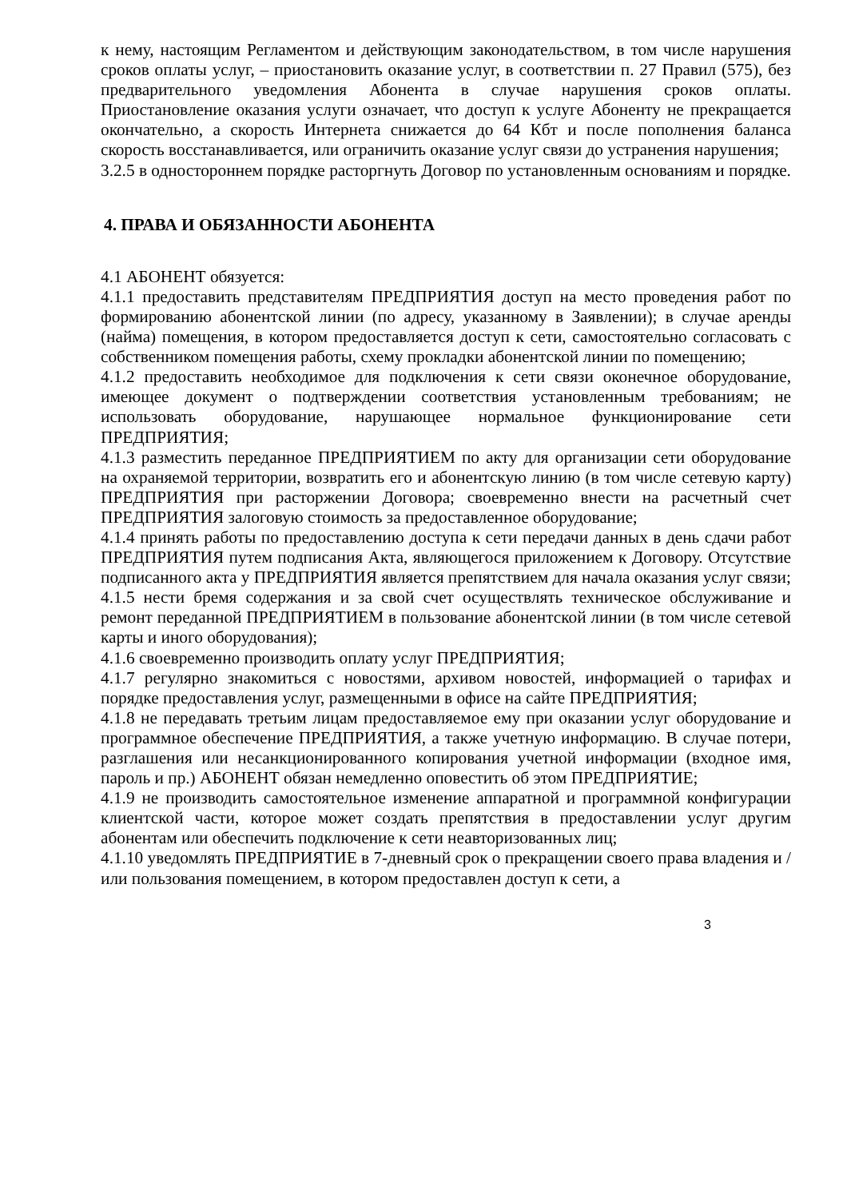к нему, настоящим Регламентом и действующим законодательством, в том числе нарушения сроков оплаты услуг, – приостановить оказание услуг, в соответствии п. 27 Правил (575), без предварительного уведомления Абонента в случае нарушения сроков оплаты. Приостановление оказания услуги означает, что доступ к услуге Абоненту не прекращается окончательно, а скорость Интернета снижается до 64 Кбт и после пополнения баланса скорость восстанавливается, или ограничить оказание услуг связи до устранения нарушения;
3.2.5 в одностороннем порядке расторгнуть Договор по установленным основаниям и порядке.
4. ПРАВА И ОБЯЗАННОСТИ АБОНЕНТА
4.1 АБОНЕНТ обязуется:
4.1.1 предоставить представителям ПРЕДПРИЯТИЯ доступ на место проведения работ по формированию абонентской линии (по адресу, указанному в Заявлении); в случае аренды (найма) помещения, в котором предоставляется доступ к сети, самостоятельно согласовать с собственником помещения работы, схему прокладки абонентской линии по помещению;
4.1.2 предоставить необходимое для подключения к сети связи оконечное оборудование, имеющее документ о подтверждении соответствия установленным требованиям; не использовать оборудование, нарушающее нормальное функционирование сети ПРЕДПРИЯТИЯ;
4.1.3 разместить переданное ПРЕДПРИЯТИЕМ по акту для организации сети оборудование на охраняемой территории, возвратить его и абонентскую линию (в том числе сетевую карту) ПРЕДПРИЯТИЯ при расторжении Договора; своевременно внести на расчетный счет ПРЕДПРИЯТИЯ залоговую стоимость за предоставленное оборудование;
4.1.4 принять работы по предоставлению доступа к сети передачи данных в день сдачи работ ПРЕДПРИЯТИЯ путем подписания Акта, являющегося приложением к Договору. Отсутствие подписанного акта у ПРЕДПРИЯТИЯ является препятствием для начала оказания услуг связи;
4.1.5 нести бремя содержания и за свой счет осуществлять техническое обслуживание и ремонт переданной ПРЕДПРИЯТИЕМ в пользование абонентской линии (в том числе сетевой карты и иного оборудования);
4.1.6 своевременно производить оплату услуг ПРЕДПРИЯТИЯ;
4.1.7 регулярно знакомиться с новостями, архивом новостей, информацией о тарифах и порядке предоставления услуг, размещенными в офисе на сайте ПРЕДПРИЯТИЯ;
4.1.8 не передавать третьим лицам предоставляемое ему при оказании услуг оборудование и программное обеспечение ПРЕДПРИЯТИЯ, а также учетную информацию. В случае потери, разглашения или несанкционированного копирования учетной информации (входное имя, пароль и пр.) АБОНЕНТ обязан немедленно оповестить об этом ПРЕДПРИЯТИЕ;
4.1.9 не производить самостоятельное изменение аппаратной и программной конфигурации клиентской части, которое может создать препятствия в предоставлении услуг другим абонентам или обеспечить подключение к сети неавторизованных лиц;
4.1.10 уведомлять ПРЕДПРИЯТИЕ в 7-дневный срок о прекращении своего права владения и / или пользования помещением, в котором предоставлен доступ к сети, а
3